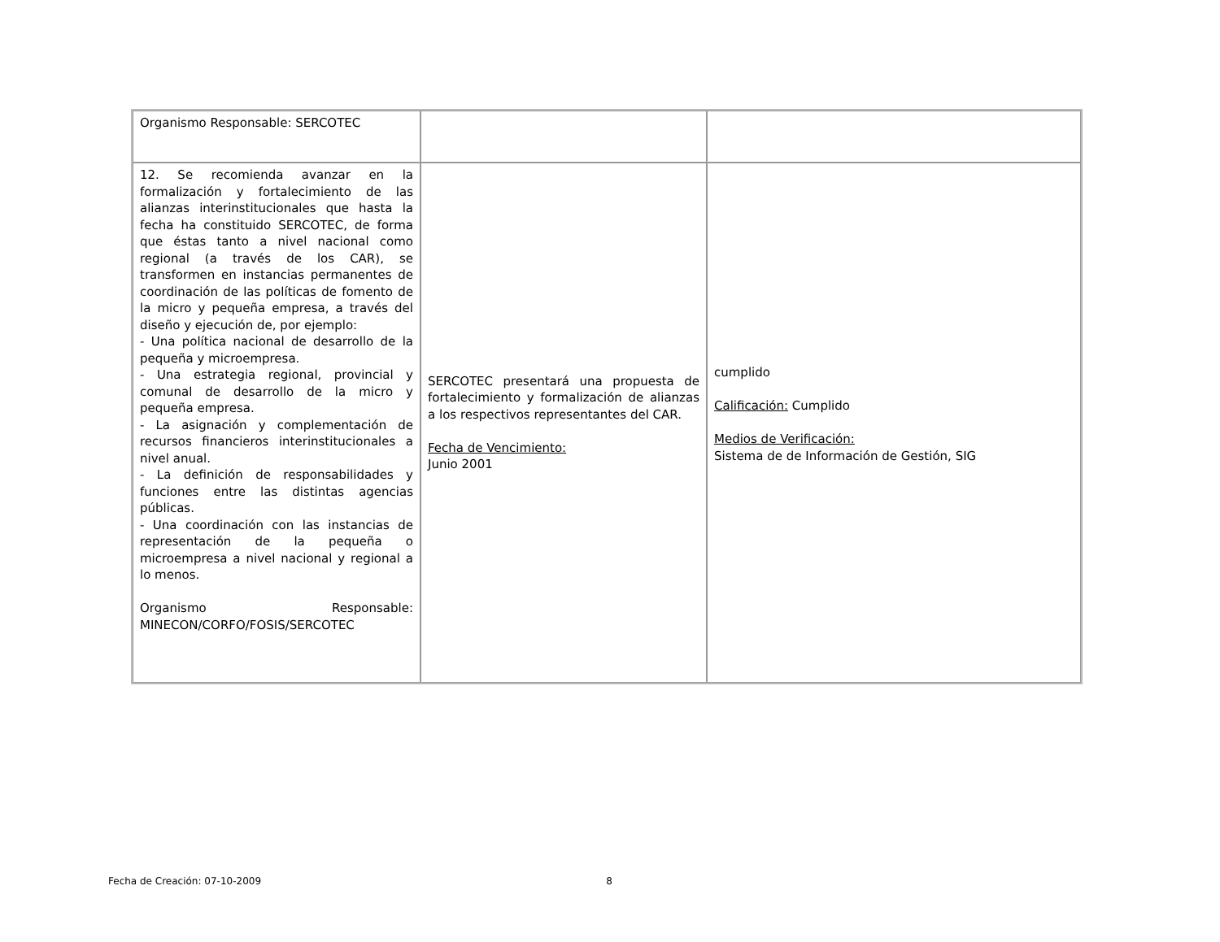| Organismo Responsable: SERCOTEC | | |
| 12. Se recomienda avanzar en la formalización y fortalecimiento de las alianzas interinstitucionales que hasta la fecha ha constituido SERCOTEC, de forma que éstas tanto a nivel nacional como regional (a través de los CAR), se transformen en instancias permanentes de coordinación de las políticas de fomento de la micro y pequeña empresa, a través del diseño y ejecución de, por ejemplo: - Una política nacional de desarrollo de la pequeña y microempresa. - Una estrategia regional, provincial y comunal de desarrollo de la micro y pequeña empresa. - La asignación y complementación de recursos financieros interinstitucionales a nivel anual. - La definición de responsabilidades y funciones entre las distintas agencias públicas. - Una coordinación con las instancias de representación de la pequeña o microempresa a nivel nacional y regional a lo menos. Organismo Responsable: MINECON/CORFO/FOSIS/SERCOTEC | SERCOTEC presentará una propuesta de fortalecimiento y formalización de alianzas a los respectivos representantes del CAR. Fecha de Vencimiento: Junio 2001 | cumplido Calificación: Cumplido Medios de Verificación: Sistema de de Información de Gestión, SIG |
Fecha de Creación: 07-10-2009 8